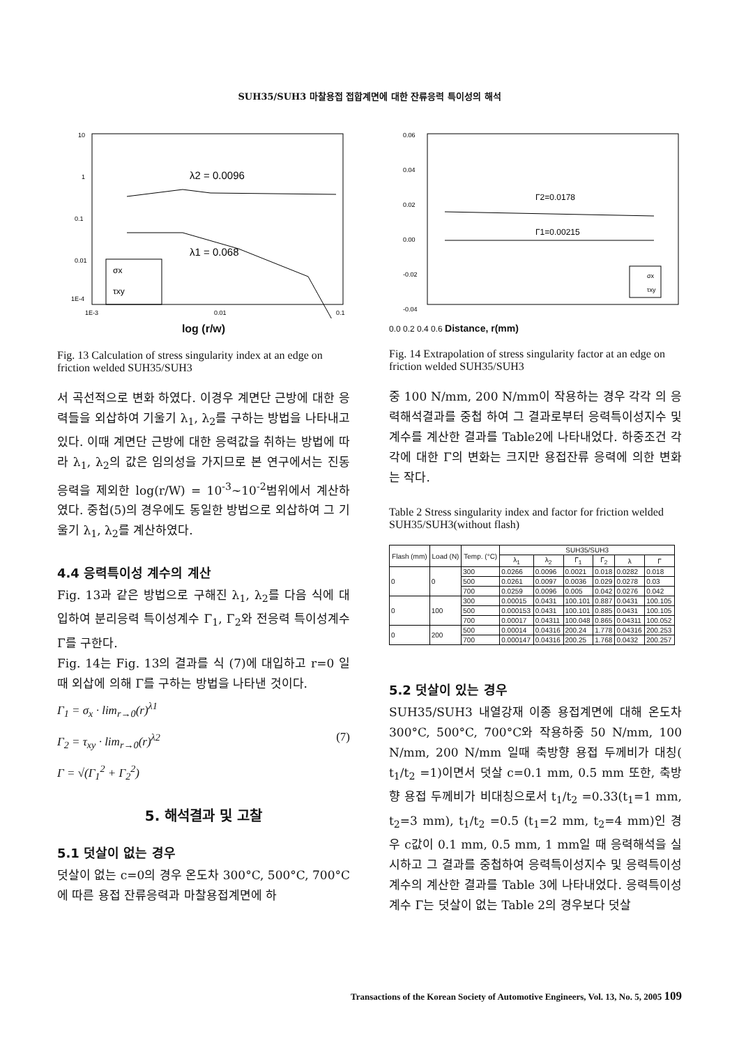SUH35/SUH3 마찰용접 접합계면에 대한 잔류응력 특이성의 해석
10
1
0.1
0.01
1E-4
1E-3
0.01
0.1
λ2 = 0.0096
λ1 = 0.068
σx
τxy
log (r/w)
Fig. 13 Calculation of stress singularity index at an edge on friction welded SUH35/SUH3
서 곡선적으로 변화 하였다. 이경우 계면단 근방에 대한 응력들을 외삽하여 기울기 λ<sub>1</sub>, λ<sub>2</sub>를 구하는 방법을 나타내고 있다. 이때 계면단 근방에 대한 응력값을 취하는 방법에 따라 λ<sub>1</sub>, λ<sub>2</sub>의 값은 임의성을 가지므로 본 연구에서는 진동응력을 제외한 log(r/W) = 10<sup>-3</sup>~10<sup>-2</sup>범위에서 계산하였다. 중첩(5)의 경우에도 동일한 방법으로 외삽하여 그 기울기 λ<sub>1</sub>, λ<sub>2</sub>를 계산하였다.
4.4 응력특이성 계수의 계산
Fig. 13과 같은 방법으로 구해진 λ<sub>1</sub>, λ<sub>2</sub>를 다음 식에 대입하여 분리응력 특이성계수 Γ<sub>1</sub>, Γ<sub>2</sub>와 전응력 특이성계수 Γ를 구한다.
Fig. 14는 Fig. 13의 결과를 식 (7)에 대입하고 r=0 일때 외삽에 의해 Γ를 구하는 방법을 나타낸 것이다.
Γ<sub>1</sub> = σ<sub>x</sub> · lim<sub>r→0</sub>(r)<sup>λ1</sup>
Γ<sub>2</sub> = τ<sub>xy</sub> · lim<sub>r→0</sub>(r)<sup>λ2</sup> (7)
Γ = √(Γ<sub>1</sub><sup>2</sup> + Γ<sub>2</sub><sup>2</sup>)
5. 해석결과 및 고찰
5.1 덧살이 없는 경우
덧살이 없는 c=0의 경우 온도차 300°C, 500°C, 700°C에 따른 용접 잔류응력과 마찰용접계면에 하
0.06
0.04
0.02
0.00
-0.02
-0.04
Γ2=0.0178
Γ1=0.00215
σx
τxy
0.0 0.2 0.4 0.6 Distance, r(mm)
Fig. 14 Extrapolation of stress singularity factor at an edge on friction welded SUH35/SUH3
중 100 N/mm, 200 N/mm이 작용하는 경우 각각 의 응력해석결과를 중첩 하여 그 결과로부터 응력특이성지수 및 계수를 계산한 결과를 Table2에 나타내었다. 하중조건 각각에 대한 Γ의 변화는 크지만 용접잔류 응력에 의한 변화는 작다.
Table 2 Stress singularity index and factor for friction welded SUH35/SUH3(without flash)
| Flash (mm) | Load (N) | Temp. (°C) | SUH35/SUH3 | | | | | |
| --- | --- | --- | --- | --- | --- | --- | --- | --- |
| | | | λ<sub>1</sub> | λ<sub>2</sub> | Γ<sub>1</sub> | Γ<sub>2</sub> | λ | Γ |
| 0 | 0 | 300 | 0.0266 | 0.0096 | 0.0021 | 0.018 | 0.0282 | 0.018 |
| | | 500 | 0.0261 | 0.0097 | 0.0036 | 0.029 | 0.0278 | 0.03 |
| | | 700 | 0.0259 | 0.0096 | 0.005 | 0.042 | 0.0276 | 0.042 |
| 0 | 100 | 300 | 0.00015 | 0.0431 | 100.101 | 0.887 | 0.0431 | 100.105 |
| | | 500 | 0.000153 | 0.0431 | 100.101 | 0.885 | 0.0431 | 100.105 |
| | | 700 | 0.00017 | 0.04311 | 100.048 | 0.865 | 0.04311 | 100.052 |
| 0 | 200 | 500 | 0.00014 | 0.04316 | 200.24 | 1.778 | 0.04316 | 200.253 |
| | | 700 | 0.000147 | 0.04316 | 200.25 | 1.768 | 0.0432 | 200.257 |
5.2 덧살이 있는 경우
SUH35/SUH3 내열강재 이종 용접계면에 대해 온도차 300°C, 500°C, 700°C와 작용하중 50 N/mm, 100 N/mm, 200 N/mm 일때 축방향 용접 두께비가 대칭( t<sub>1</sub>/t<sub>2</sub> =1)이면서 덧살 c=0.1 mm, 0.5 mm 또한, 축방향 용접 두께비가 비대칭으로서 t<sub>1</sub>/t<sub>2</sub> =0.33(t<sub>1</sub>=1 mm, t<sub>2</sub>=3 mm), t<sub>1</sub>/t<sub>2</sub> =0.5 (t<sub>1</sub>=2 mm, t<sub>2</sub>=4 mm)인 경우 c값이 0.1 mm, 0.5 mm, 1 mm일 때 응력해석을 실시하고 그 결과를 중첩하여 응력특이성지수 및 응력특이성계수의 계산한 결과를 Table 3에 나타내었다. 응력특이성계수 Γ는 덧살이 없는 Table 2의 경우보다 덧살
Transactions of the Korean Society of Automotive Engineers, Vol. 13, No. 5, 2005 109